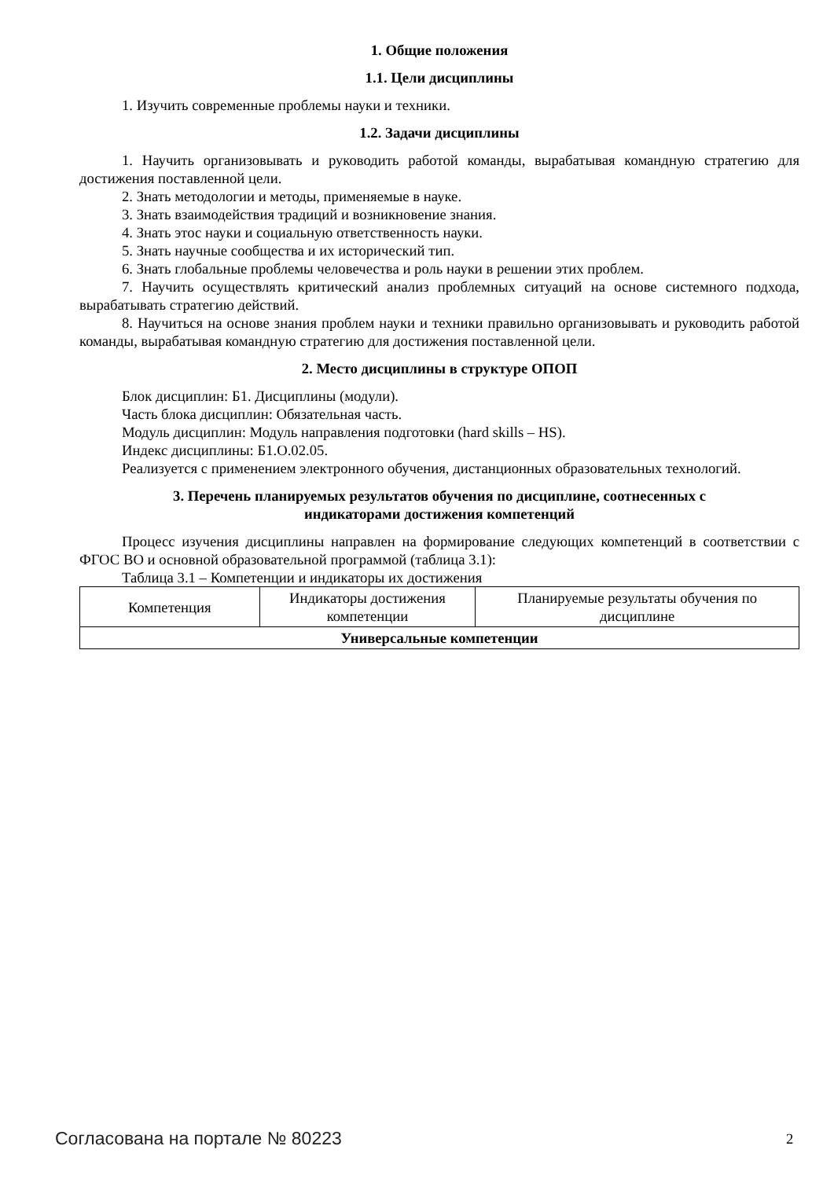1. Общие положения
1.1. Цели дисциплины
1. Изучить современные проблемы науки и техники.
1.2. Задачи дисциплины
1. Научить организовывать и руководить работой команды, вырабатывая командную стратегию для достижения поставленной цели.
2. Знать методологии и методы, применяемые в науке.
3. Знать взаимодействия традиций и возникновение знания.
4. Знать этос науки и социальную ответственность науки.
5. Знать научные сообщества и их исторический тип.
6. Знать глобальные проблемы человечества и роль науки в решении этих проблем.
7. Научить осуществлять критический анализ проблемных ситуаций на основе системного подхода, вырабатывать стратегию действий.
8. Научиться на основе знания проблем науки и техники правильно организовывать и руководить работой команды, вырабатывая командную стратегию для достижения поставленной цели.
2. Место дисциплины в структуре ОПОП
Блок дисциплин: Б1. Дисциплины (модули).
Часть блока дисциплин: Обязательная часть.
Модуль дисциплин: Модуль направления подготовки (hard skills – HS).
Индекс дисциплины: Б1.О.02.05.
Реализуется с применением электронного обучения, дистанционных образовательных технологий.
3. Перечень планируемых результатов обучения по дисциплине, соотнесенных с
индикаторами достижения компетенций
Процесс изучения дисциплины направлен на формирование следующих компетенций в соответствии с ФГОС ВО и основной образовательной программой (таблица 3.1):
Таблица 3.1 – Компетенции и индикаторы их достижения
| Компетенция | Индикаторы достижения компетенции | Планируемые результаты обучения по дисциплине |
| --- | --- | --- |
| Универсальные компетенции | | |
Согласована на портале № 80223 2